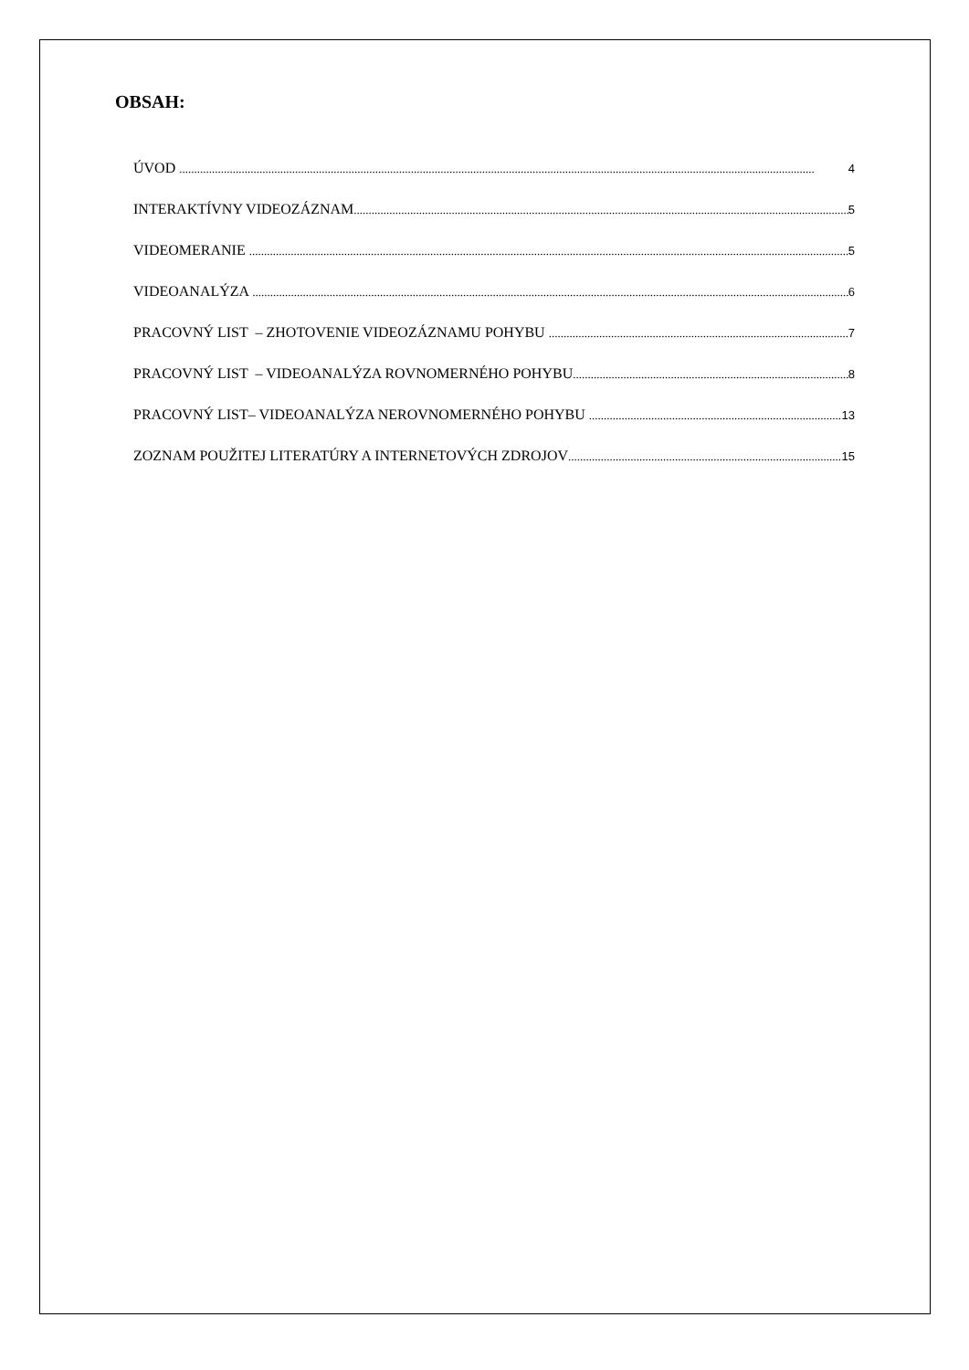OBSAH:
ÚVOD 4
INTERAKTÍVNY VIDEOZÁZNAM 5
VIDEOMERANIE 5
VIDEOANALÝZA 6
PRACOVNÝ LIST – ZHOTOVENIE VIDEOZÁZNAMU POHYBU 7
PRACOVNÝ LIST – VIDEOANALÝZA ROVNOMERNÉHO POHYBU 8
PRACOVNÝ LIST– VIDEOANALÝZA NEROVNOMERNÉHO POHYBU 13
ZOZNAM POUŽITEJ LITERATÚRY A INTERNETOVÝCH ZDROJOV 15